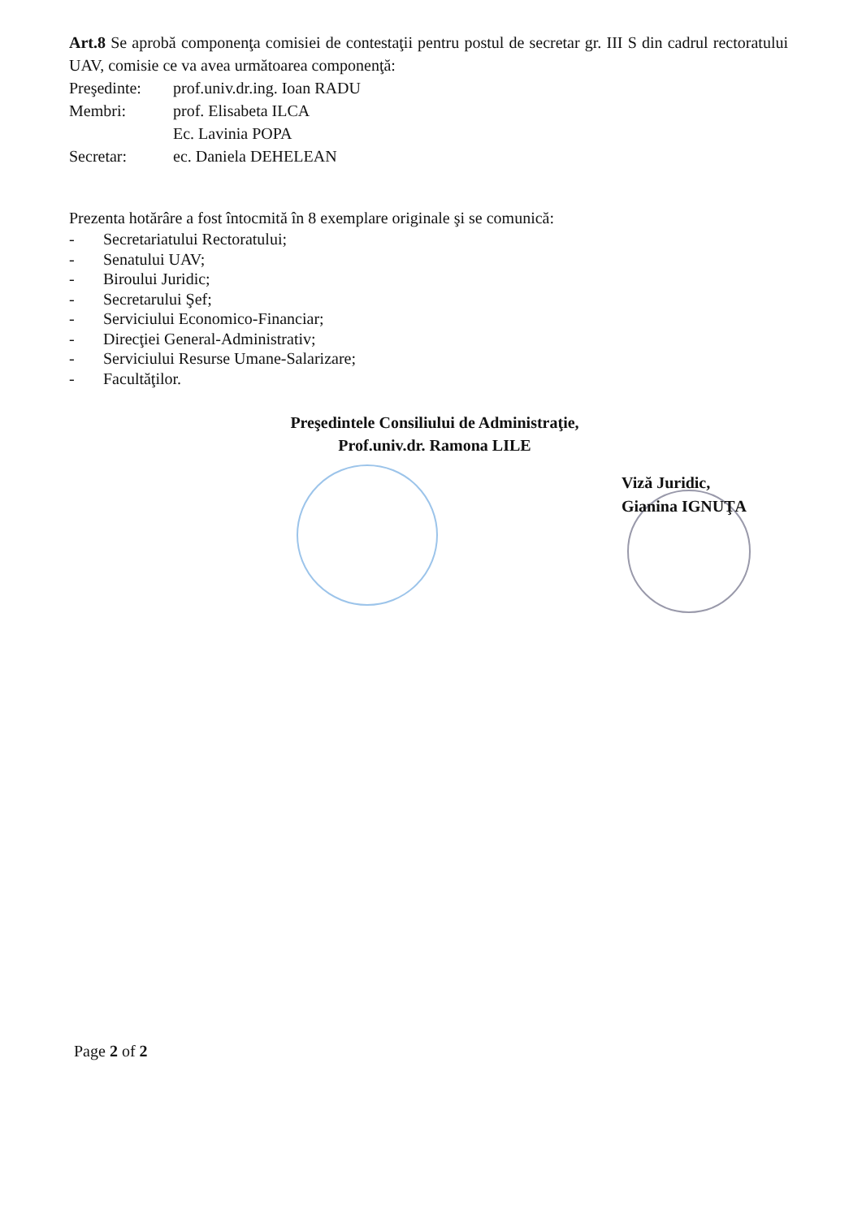Art.8 Se aprobă componenţa comisiei de contestaţii pentru postul de secretar gr. III S din cadrul rectoratului UAV, comisie ce va avea următoarea componenţă:
Preşedinte: prof.univ.dr.ing. Ioan RADU
Membri: prof. Elisabeta ILCA
Ec. Lavinia POPA
Secretar: ec. Daniela DEHELEAN
Prezenta hotărâre a fost întocmită în 8 exemplare originale şi se comunică:
- Secretariatului Rectoratului;
- Senatului UAV;
- Biroului Juridic;
- Secretarului Şef;
- Serviciului Economico-Financiar;
- Direcţiei General-Administrativ;
- Serviciului Resurse Umane-Salarizare;
- Facultăţilor.
Preşedintele Consiliului de Administraţie,
Prof.univ.dr. Ramona LILE
Viză Juridic,
Gianina IGNUŢA
Page 2 of 2